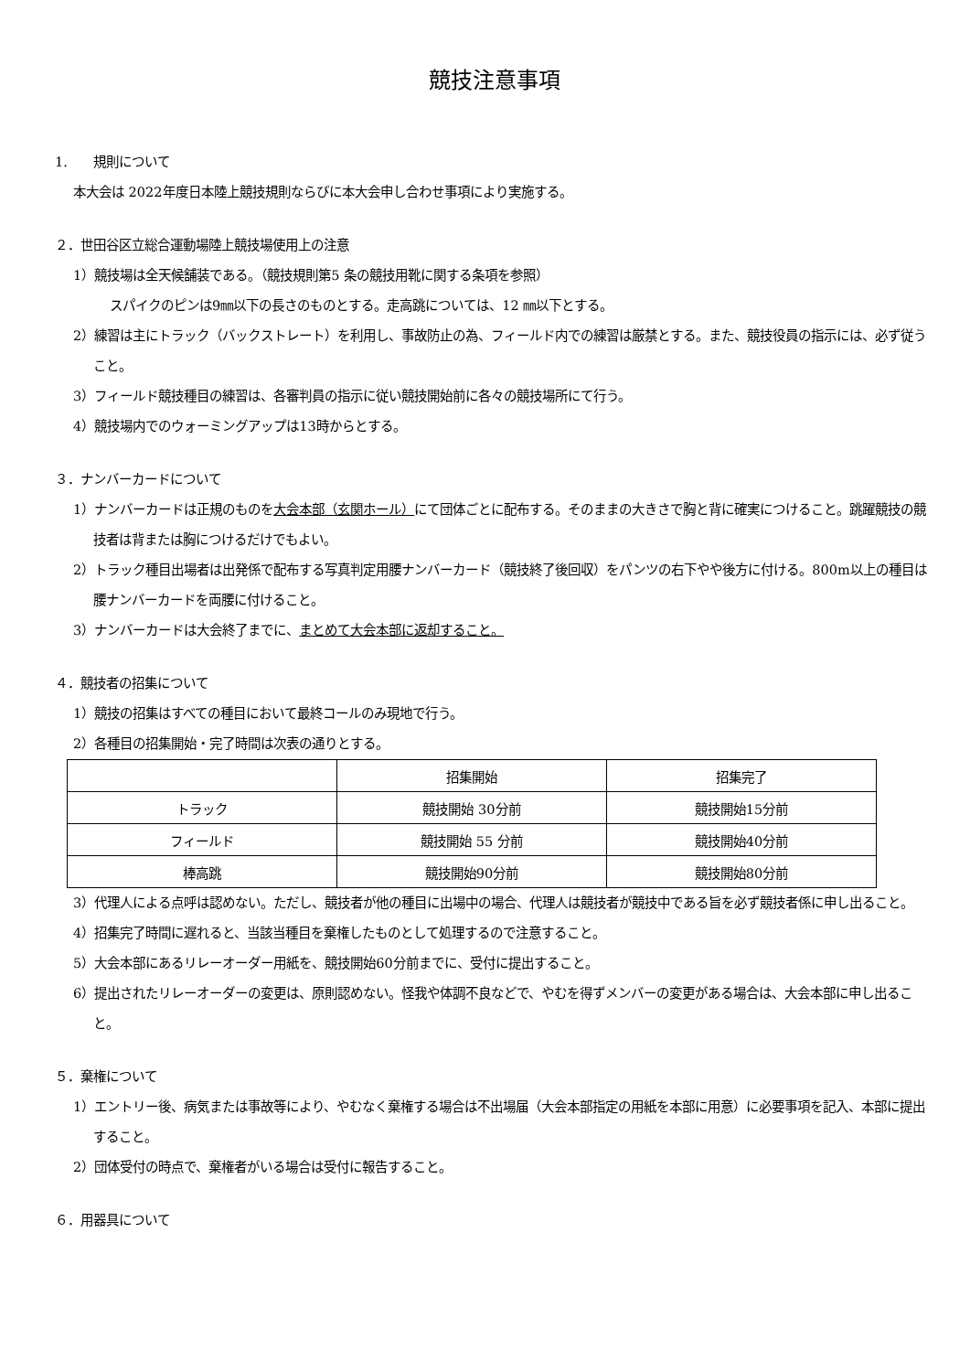競技注意事項
1.　　規則について
本大会は 2022年度日本陸上競技規則ならびに本大会申し合わせ事項により実施する。
２．世田谷区立総合運動場陸上競技場使用上の注意
1）競技場は全天候舗装である。（競技規則第5 条の競技用靴に関する条項を参照）
スパイクのピンは9㎜以下の長さのものとする。走高跳については、12 ㎜以下とする。
2）練習は主にトラック（バックストレート）を利用し、事故防止の為、フィールド内での練習は厳禁とする。また、競技役員の指示には、必ず従うこと。
3）フィールド競技種目の練習は、各審判員の指示に従い競技開始前に各々の競技場所にて行う。
4）競技場内でのウォーミングアップは13時からとする。
３．ナンバーカードについて
1）ナンバーカードは正規のものを大会本部（玄関ホール）にて団体ごとに配布する。そのままの大きさで胸と背に確実につけること。跳躍競技の競技者は背または胸につけるだけでもよい。
2）トラック種目出場者は出発係で配布する写真判定用腰ナンバーカード（競技終了後回収）をパンツの右下やや後方に付ける。800m以上の種目は腰ナンバーカードを両腰に付けること。
3）ナンバーカードは大会終了までに、まとめて大会本部に返却すること。
４．競技者の招集について
1）競技の招集はすべての種目において最終コールのみ現地で行う。
2）各種目の招集開始・完了時間は次表の通りとする。
| | 招集開始 | 招集完了 |
| トラック | 競技開始 30分前 | 競技開始15分前 |
| フィールド | 競技開始 55 分前 | 競技開始40分前 |
| 棒高跳 | 競技開始90分前 | 競技開始80分前 |
3）代理人による点呼は認めない。ただし、競技者が他の種目に出場中の場合、代理人は競技者が競技中である旨を必ず競技者係に申し出ること。
4）招集完了時間に遅れると、当該当種目を棄権したものとして処理するので注意すること。
5）大会本部にあるリレーオーダー用紙を、競技開始60分前までに、受付に提出すること。
6）提出されたリレーオーダーの変更は、原則認めない。怪我や体調不良などで、やむを得ずメンバーの変更がある場合は、大会本部に申し出ること。
５．棄権について
1）エントリー後、病気または事故等により、やむなく棄権する場合は不出場届（大会本部指定の用紙を本部に用意）に必要事項を記入、本部に提出すること。
2）団体受付の時点で、棄権者がいる場合は受付に報告すること。
６．用器具について